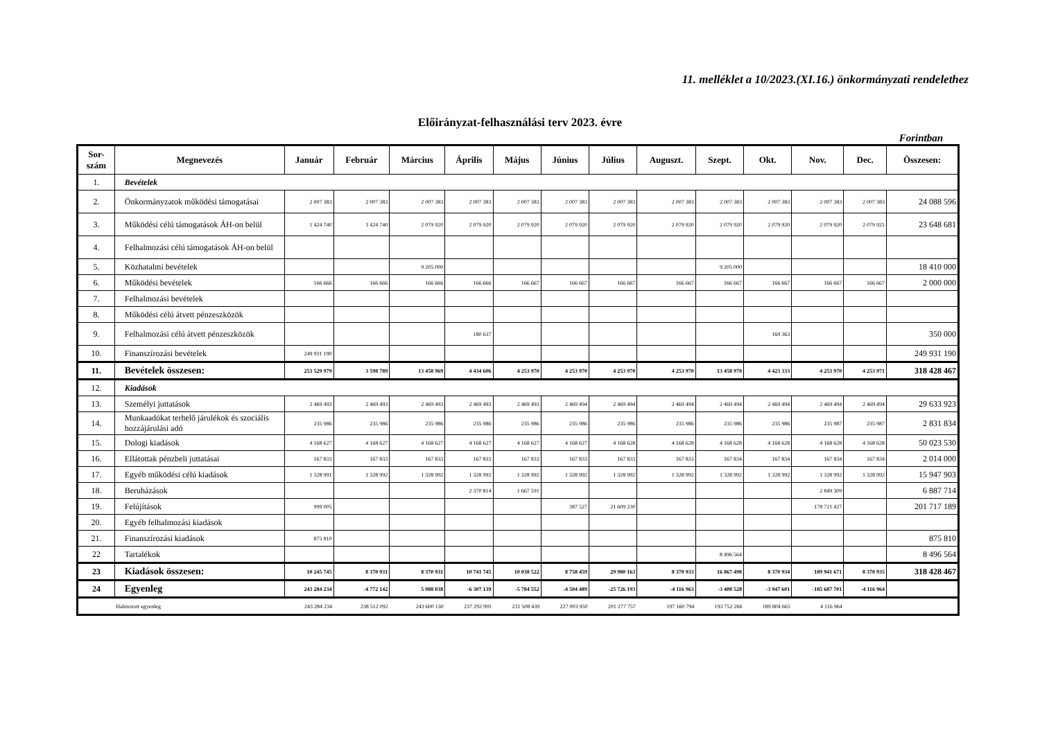11. melléklet a 10/2023.(XI.16.) önkormányzati rendelethez
Előirányzat-felhasználási terv 2023. évre
Forintban
| Sor- szám | Megnevezés | Január | Február | Március | Április | Május | Június | Július | Auguszt. | Szept. | Okt. | Nov. | Dec. | Összesen: |
| --- | --- | --- | --- | --- | --- | --- | --- | --- | --- | --- | --- | --- | --- | --- |
| 1. | Bevételek | | | | | | | | | | | | | |
| 2. | Önkormányzatok működési támogatásai | 2 007 383 | 2 007 383 | 2 007 383 | 2 007 383 | 2 007 383 | 2 007 383 | 2 007 383 | 2 007 383 | 2 007 383 | 2 007 383 | 2 007 383 | 2 007 383 | 24 088 596 |
| 3. | Működési célú támogatások ÁH-on belül | 1 424 740 | 1 424 740 | 2 079 920 | 2 079 920 | 2 079 920 | 2 079 920 | 2 079 920 | 2 079 920 | 2 079 920 | 2 079 920 | 2 079 920 | 2 079 921 | 23 648 681 |
| 4. | Felhalmozási célú támogatások ÁH-on belül | | | | | | | | | | | | | |
| 5. | Közhatalmi bevételek | | | 9 205 000 | | | | | | 9 205 000 | | | | 18 410 000 |
| 6. | Működési bevételek | 166 666 | 166 666 | 166 666 | 166 666 | 166 667 | 166 667 | 166 667 | 166 667 | 166 667 | 166 667 | 166 667 | 166 667 | 2 000 000 |
| 7. | Felhalmozási bevételek | | | | | | | | | | | | | |
| 8. | Működési célú átvett pénzeszközök | | | | | | | | | | | | | |
| 9. | Felhalmozási célú átvett pénzeszközök | | | | 180 637 | | | | | | 169 363 | | | 350 000 |
| 10. | Finanszírozási bevételek | 249 931 190 | | | | | | | | | | | | 249 931 190 |
| 11. | Bevételek összesen: | 253 529 979 | 3 598 789 | 13 458 969 | 4 434 606 | 4 253 970 | 4 253 970 | 4 253 970 | 4 253 970 | 13 458 970 | 4 423 333 | 4 253 970 | 4 253 971 | 318 428 467 |
| 12. | Kiadások | | | | | | | | | | | | | |
| 13. | Személyi juttatások | 2 469 493 | 2 469 493 | 2 469 493 | 2 469 493 | 2 469 493 | 2 469 494 | 2 469 494 | 2 469 494 | 2 469 494 | 2 469 494 | 2 469 494 | 2 469 494 | 29 633 923 |
| 14. | Munkaadókat terhelő járulékok és szociális hozzájárulási adó | 235 986 | 235 986 | 235 986 | 235 986 | 235 986 | 235 986 | 235 986 | 235 986 | 235 986 | 235 986 | 235 987 | 235 987 | 2 831 834 |
| 15. | Dologi kiadások | 4 168 627 | 4 168 627 | 4 168 627 | 4 168 627 | 4 168 627 | 4 168 627 | 4 168 628 | 4 168 628 | 4 168 628 | 4 168 628 | 4 168 628 | 4 168 628 | 50 023 530 |
| 16. | Ellátottak pénzbeli juttatásai | 167 833 | 167 833 | 167 833 | 167 833 | 167 833 | 167 833 | 167 833 | 167 833 | 167 834 | 167 834 | 167 834 | 167 834 | 2 014 000 |
| 17. | Egyéb működési célú kiadások | 1 328 991 | 1 328 992 | 1 328 992 | 1 328 992 | 1 328 992 | 1 328 992 | 1 328 992 | 1 328 992 | 1 328 992 | 1 328 992 | 1 328 992 | 1 328 992 | 15 947 903 |
| 18. | Beruházások | | | | 2 370 814 | 1 667 591 | | | | | | 2 849 309 | | 6 887 714 |
| 19. | Felújítások | 999 005 | | | | | 387 527 | 21 609 230 | | | | 178 721 427 | | 201 717 189 |
| 20. | Egyéb felhalmozási kiadások | | | | | | | | | | | | | |
| 21. | Finanszírozási kiadások | 875 810 | | | | | | | | | | | | 875 810 |
| 22 | Tartalékok | | | | | | | | | 8 496 564 | | | | 8 496 564 |
| 23 | Kiadások összesen: | 10 245 745 | 8 370 931 | 8 370 931 | 10 741 745 | 10 038 522 | 8 758 459 | 29 980 163 | 8 370 933 | 16 867 498 | 8 370 934 | 189 941 671 | 8 370 935 | 318 428 467 |
| 24 | Egyenleg | 243 284 234 | -4 772 142 | 5 088 038 | -6 307 139 | -5 784 552 | -4 504 489 | -25 726 193 | -4 116 963 | -3 408 528 | -3 947 601 | -185 687 701 | -4 116 964 | |
| | Halmozott egyenleg | 243 284 234 | 238 512 092 | 243 600 130 | 237 292 991 | 231 508 439 | 227 003 950 | 201 277 757 | 197 160 794 | 193 752 266 | 189 804 665 | 4 116 964 | | |